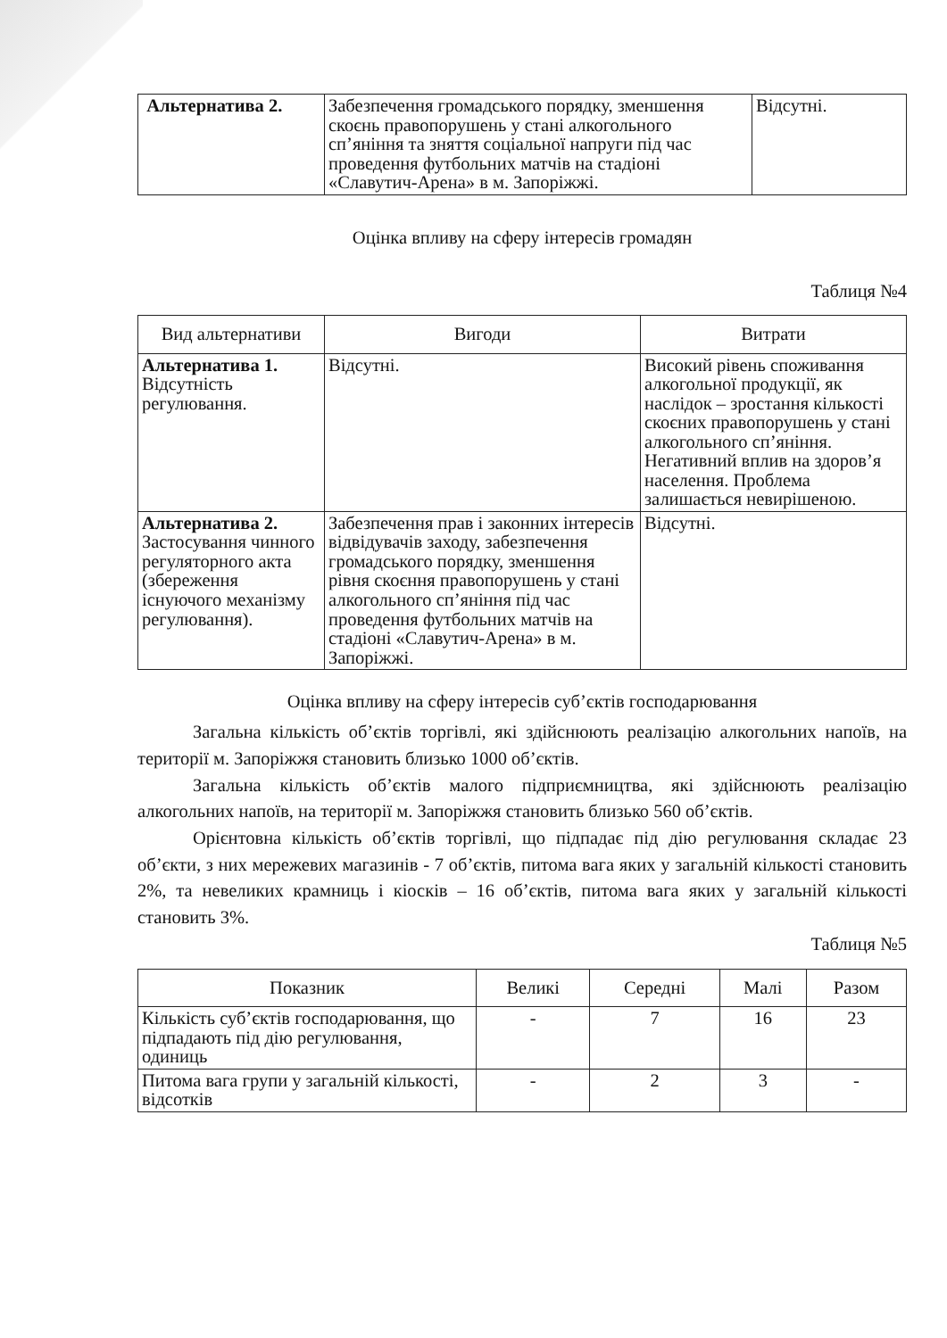| Альтернатива 2. | Забезпечення громадського порядку, зменшення скоєнь правопорушень у стані алкогольного сп’яніння та зняття соціальної напруги під час проведення футбольних матчів на стадіоні «Славутич-Арена» в м. Запоріжжі. | Відсутні. |
Оцінка впливу на сферу інтересів громадян
Таблиця №4
| Вид альтернативи | Вигоди | Витрати |
| --- | --- | --- |
| Альтернатива 1. Відсутність регулювання. | Відсутні. | Високий рівень споживання алкогольної продукції, як наслідок – зростання кількості скоєних правопорушень у стані алкогольного сп’яніння. Негативний вплив на здоров’я населення. Проблема залишається невирішеною. |
| Альтернатива 2. Застосування чинного регуляторного акта (збереження існуючого механізму регулювання). | Забезпечення прав і законних інтересів відвідувачів заходу, забезпечення громадського порядку, зменшення рівня скоєння правопорушень у стані алкогольного сп’яніння під час проведення футбольних матчів на стадіоні «Славутич-Арена» в м. Запоріжжі. | Відсутні. |
Оцінка впливу на сферу інтересів суб’єктів господарювання
Загальна кількість об’єктів торгівлі, які здійснюють реалізацію алкогольних напоїв, на території м. Запоріжжя становить близько 1000 об’єктів.
Загальна кількість об’єктів малого підприємництва, які здійснюють реалізацію алкогольних напоїв, на території м. Запоріжжя становить близько 560 об’єктів.
Орієнтовна кількість об’єктів торгівлі, що підпадає під дію регулювання складає 23 об’єкти, з них мережевих магазинів - 7 об’єктів, питома вага яких у загальній кількості становить 2%, та невеликих крамниць і кіосків – 16 об’єктів, питома вага яких у загальній кількості становить 3%.
Таблиця №5
| Показник | Великі | Середні | Малі | Разом |
| --- | --- | --- | --- | --- |
| Кількість суб’єктів господарювання, що підпадають під дію регулювання, одиниць | - | 7 | 16 | 23 |
| Питома вага групи у загальній кількості, відсотків | - | 2 | 3 | - |